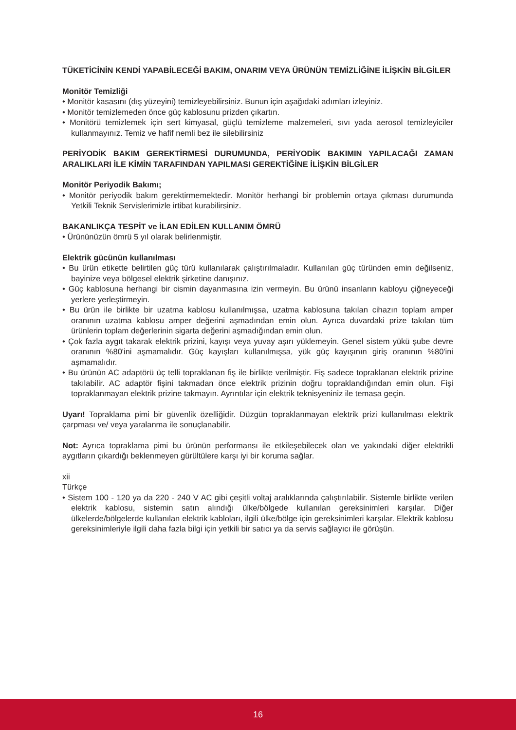TÜKETİCİNİN KENDİ YAPABİLECEĞİ BAKIM, ONARIM VEYA ÜRÜNÜN TEMİZLİĞİNE İLİŞKİN BİLGİLER
Monitör Temizliği
• Monitör kasasını (dış yüzeyini) temizleyebilirsiniz. Bunun için aşağıdaki adımları izleyiniz.
• Monitör temizlemeden önce güç kablosunu prizden çıkartın.
• Monitörü temizlemek için sert kimyasal, güçlü temizleme malzemeleri, sıvı yada aerosol temizleyiciler kullanmayınız. Temiz ve hafif nemli bez ile silebilirsiniz
PERİYODİK BAKIM GEREKTİRMESİ DURUMUNDA, PERİYODİK BAKIMIN YAPILACAĞI ZAMAN ARALIKLARI İLE KİMİN TARAFINDAN YAPILMASI GEREKTİĞİNE İLİŞKİN BİLGİLER
Monitör Periyodik Bakımı;
• Monitör periyodik bakım gerektirmemektedir. Monitör herhangi bir problemin ortaya çıkması durumunda Yetkili Teknik Servislerimizle irtibat kurabilirsiniz.
BAKANLIKÇA TESPİT ve İLAN EDİLEN KULLANIM ÖMRÜ
• Ürününüzün ömrü 5 yıl olarak belirlenmiştir.
Elektrik gücünün kullanılması
• Bu ürün etikette belirtilen güç türü kullanılarak çalıştırılmaladır. Kullanılan güç türünden emin değilseniz, bayinize veya bölgesel elektrik şirketine danışınız.
• Güç kablosuna herhangi bir cismin dayanmasına izin vermeyin. Bu ürünü insanların kabloyu çiğneyeceği yerlere yerleştirmeyin.
• Bu ürün ile birlikte bir uzatma kablosu kullanılmışsa, uzatma kablosuna takılan cihazın toplam amper oranının uzatma kablosu amper değerini aşmadından emin olun. Ayrıca duvardaki prize takılan tüm ürünlerin toplam değerlerinin sigarta değerini aşmadığından emin olun.
• Çok fazla aygıt takarak elektrik prizini, kayışı veya yuvay aşırı yüklemeyin. Genel sistem yükü şube devre oranının %80'ini aşmamalıdır. Güç kayışları kullanılmışsa, yük güç kayışının giriş oranının %80'ini aşmamalıdır.
• Bu ürünün AC adaptörü üç telli topraklanan fiş ile birlikte verilmiştir. Fiş sadece topraklanan elektrik prizine takılabilir. AC adaptör fişini takmadan önce elektrik prizinin doğru topraklandığından emin olun. Fişi topraklanmayan elektrik prizine takmayın. Ayrıntılar için elektrik teknisyeniniz ile temasa geçin.
Uyarı! Topraklama pimi bir güvenlik özelliğidir. Düzgün topraklanmayan elektrik prizi kullanılması elektrik çarpması ve/ veya yaralanma ile sonuçlanabilir.
Not: Ayrıca topraklama pimi bu ürünün performansı ile etkileşebilecek olan ve yakındaki diğer elektrikli aygıtların çıkardığı beklenmeyen gürültülere karşı iyi bir koruma sağlar.
xii
Türkçe
• Sistem 100 - 120 ya da 220 - 240 V AC gibi çeşitli voltaj aralıklarında çalıştırılabilir. Sistemle birlikte verilen elektrik kablosu, sistemin satın alındığı ülke/bölgede kullanılan gereksinimleri karşılar. Diğer ülkelerde/bölgelerde kullanılan elektrik kabloları, ilgili ülke/bölge için gereksinimleri karşılar. Elektrik kablosu gereksinimleriyle ilgili daha fazla bilgi için yetkili bir satıcı ya da servis sağlayıcı ile görüşün.
16